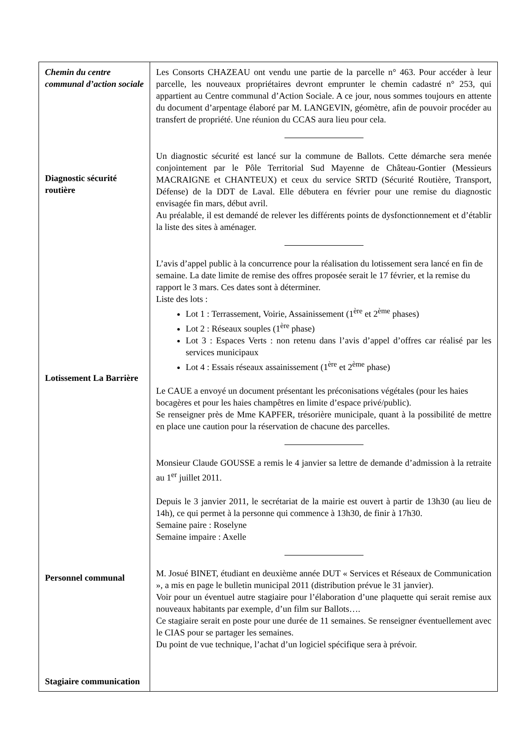| Chemin du centre communal d’action sociale Diagnostic sécurité routière Lotissement La Barrière Personnel communal Stagiaire communication | Les Consorts CHAZEAU ont vendu une partie de la parcelle n° 463. Pour accéder à leur parcelle, les nouveaux propriétaires devront emprunter le chemin cadastré n° 253, qui appartient au Centre communal d’Action Sociale. A ce jour, nous sommes toujours en attente du document d’arpentage élaboré par M. LANGEVIN, géomètre, afin de pouvoir procéder au transfert de propriété. Une réunion du CCAS aura lieu pour cela. Un diagnostic sécurité est lancé sur la commune de Ballots. Cette démarche sera menée conjointement par le Pôle Territorial Sud Mayenne de Château-Gontier (Messieurs MACRAIGNE et CHANTEUX) et ceux du service SRTD (Sécurité Routière, Transport, Défense) de la DDT de Laval. Elle débutera en février pour une remise du diagnostic envisagée fin mars, début avril. Au préalable, il est demandé de relever les différents points de dysfonctionnement et d’établir la liste des sites à aménager. L’avis d’appel public à la concurrence pour la réalisation du lotissement sera lancé en fin de semaine. La date limite de remise des offres proposée serait le 17 février, et la remise du rapport le 3 mars. Ces dates sont à déterminer. Liste des lots : Lot 1 : Terrassement, Voirie, Assainissement (1<sup>ère</sup> et 2<sup>ème</sup> phases) Lot 2 : Réseaux souples (1<sup>ère</sup> phase) Lot 3 : Espaces Verts : non retenu dans l’avis d’appel d’offres car réalisé par les services municipaux Lot 4 : Essais réseaux assainissement (1<sup>ère</sup> et 2<sup>ème</sup> phase) Le CAUE a envoyé un document présentant les préconisations végétales (pour les haies bocagères et pour les haies champêtres en limite d’espace privé/public). Se renseigner près de Mme KAPFER, trésorière municipale, quant à la possibilité de mettre en place une caution pour la réservation de chacune des parcelles. Monsieur Claude GOUSSE a remis le 4 janvier sa lettre de demande d’admission à la retraite au 1<sup>er</sup> juillet 2011. Depuis le 3 janvier 2011, le secrétariat de la mairie est ouvert à partir de 13h30 (au lieu de 14h), ce qui permet à la personne qui commence à 13h30, de finir à 17h30. Semaine paire : Roselyne Semaine impaire : Axelle M. Josué BINET, étudiant en deuxième année DUT « Services et Réseaux de Communication », a mis en page le bulletin municipal 2011 (distribution prévue le 31 janvier). Voir pour un éventuel autre stagiaire pour l’élaboration d’une plaquette qui serait remise aux nouveaux habitants par exemple, d’un film sur Ballots…. Ce stagiaire serait en poste pour une durée de 11 semaines. Se renseigner éventuellement avec le CIAS pour se partager les semaines. Du point de vue technique, l’achat d’un logiciel spécifique sera à prévoir. |